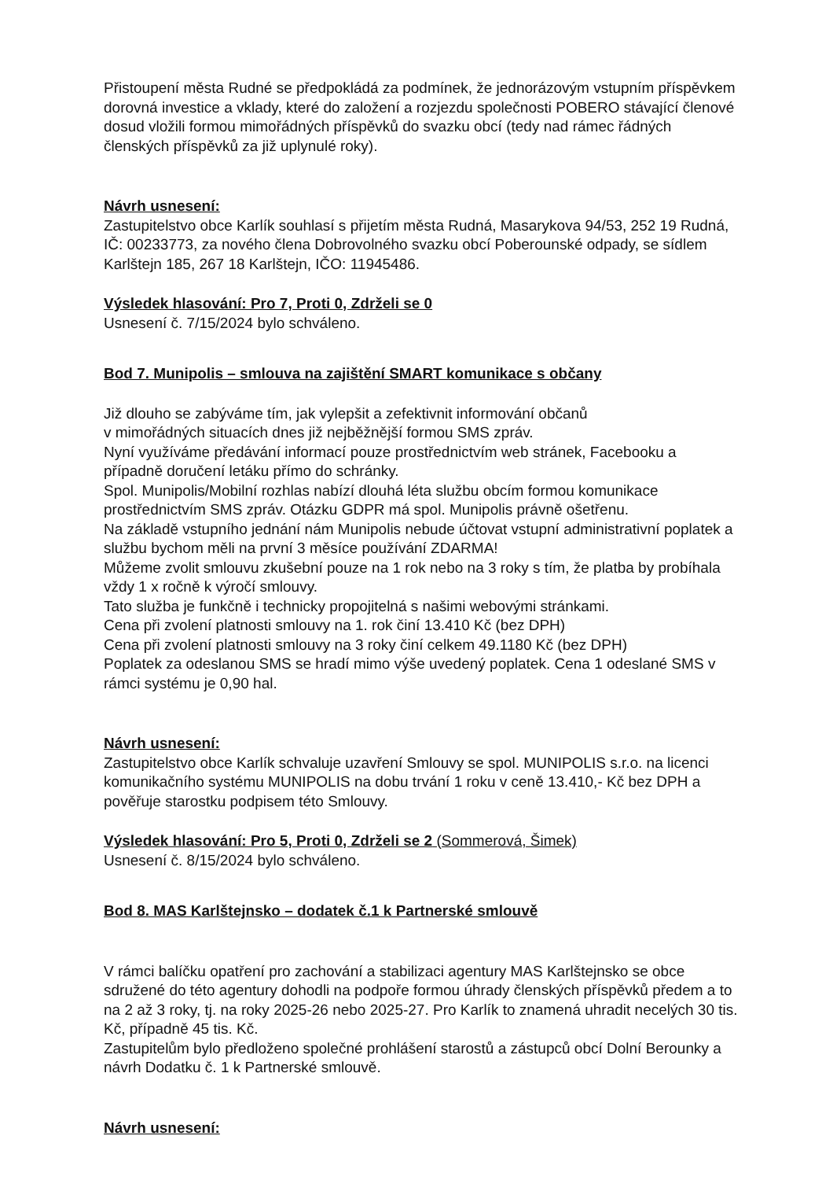Přistoupení města Rudné se předpokládá za podmínek, že jednorázovým vstupním příspěvkem dorovná investice a vklady, které do založení a rozjezdu společnosti POBERO stávající členové dosud vložili formou mimořádných příspěvků do svazku obcí (tedy nad rámec řádných členských příspěvků za již uplynulé roky).
Návrh usnesení:
Zastupitelstvo obce Karlík souhlasí s přijetím města Rudná, Masarykova 94/53, 252 19 Rudná, IČ: 00233773, za nového člena Dobrovolného svazku obcí Poberounské odpady, se sídlem Karlštejn 185, 267 18 Karlštejn, IČO: 11945486.
Výsledek hlasování: Pro 7, Proti 0, Zdrželi se 0
Usnesení č. 7/15/2024 bylo schváleno.
Bod 7. Munipolis – smlouva na zajištění SMART komunikace s občany
Již dlouho se zabýváme tím, jak vylepšit a zefektivnit informování občanů
v mimořádných situacích dnes již nejběžnější formou SMS zpráv.
Nyní využíváme předávání informací pouze prostřednictvím web stránek, Facebooku a případně doručení letáku přímo do schránky.
Spol. Munipolis/Mobilní rozhlas nabízí dlouhá léta službu obcím formou komunikace prostřednictvím SMS zpráv. Otázku GDPR má spol. Munipolis právně ošetřenu.
Na základě vstupního jednání nám Munipolis nebude účtovat vstupní administrativní poplatek a službu bychom měli na první 3 měsíce používání ZDARMA!
Můžeme zvolit smlouvu zkušební pouze na 1 rok nebo na 3 roky s tím, že platba by probíhala vždy 1 x ročně k výročí smlouvy.
Tato služba je funkčně i technicky propojitelná s našimi webovými stránkami.
Cena při zvolení platnosti smlouvy na 1. rok činí 13.410 Kč (bez DPH)
Cena při zvolení platnosti smlouvy na 3 roky činí celkem 49.1180 Kč (bez DPH)
Poplatek za odeslanou SMS se hradí mimo výše uvedený poplatek. Cena 1 odeslané SMS v rámci systému je 0,90 hal.
Návrh usnesení:
Zastupitelstvo obce Karlík schvaluje uzavření Smlouvy se spol. MUNIPOLIS s.r.o. na licenci komunikačního systému MUNIPOLIS na dobu trvání 1 roku v ceně 13.410,- Kč bez DPH a pověřuje starostku podpisem této Smlouvy.
Výsledek hlasování: Pro 5, Proti 0, Zdrželi se 2 (Sommerová, Šimek)
Usnesení č. 8/15/2024 bylo schváleno.
Bod 8. MAS Karlštejnsko – dodatek č.1 k Partnerské smlouvě
V rámci balíčku opatření pro zachování a stabilizaci agentury MAS Karlštejnsko se obce sdružené do této agentury dohodli na podpoře formou úhrady členských příspěvků předem a to na 2 až 3 roky, tj. na roky 2025-26 nebo 2025-27. Pro Karlík to znamená uhradit necelých 30 tis. Kč, případně 45 tis. Kč.
Zastupitelům bylo předloženo společné prohlášení starostů a zástupců obcí Dolní Berounky a návrh Dodatku č. 1 k Partnerské smlouvě.
Návrh usnesení: